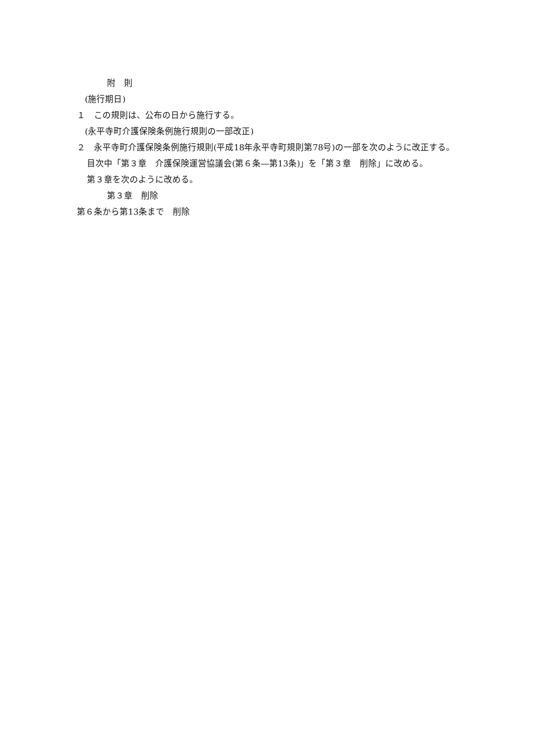附　則
(施行期日)
１　この規則は、公布の日から施行する。
(永平寺町介護保険条例施行規則の一部改正)
２　永平寺町介護保険条例施行規則(平成18年永平寺町規則第78号)の一部を次のように改正する。
目次中「第３章　介護保険運営協議会(第６条―第13条)」を「第３章　削除」に改める。
第３章を次のように改める。
第３章　削除
第６条から第13条まで　削除